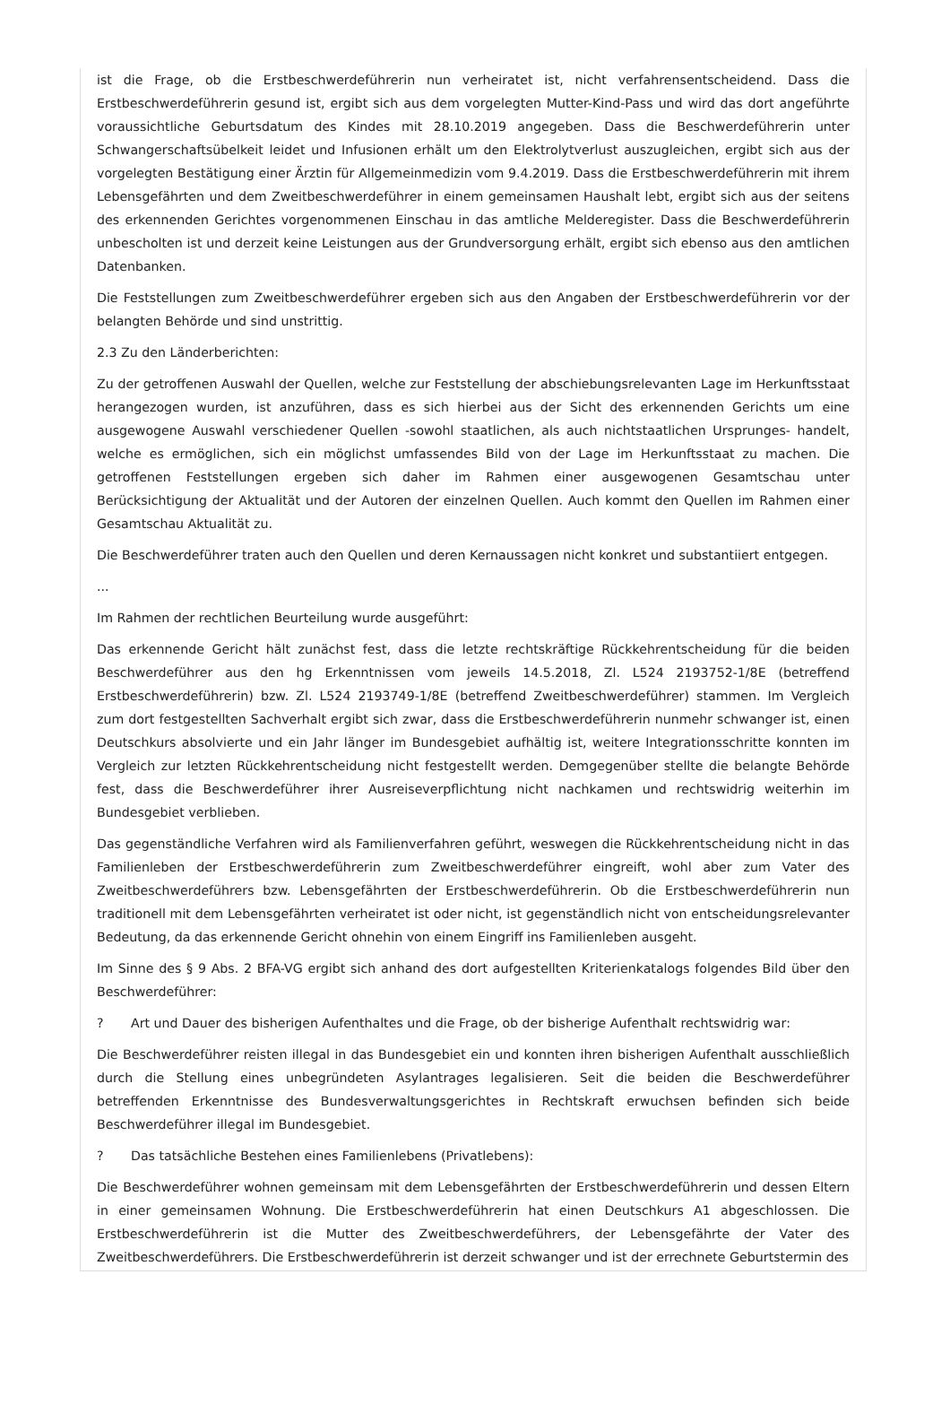ist die Frage, ob die Erstbeschwerdeführerin nun verheiratet ist, nicht verfahrensentscheidend. Dass die Erstbeschwerdeführerin gesund ist, ergibt sich aus dem vorgelegten Mutter-Kind-Pass und wird das dort angeführte voraussichtliche Geburtsdatum des Kindes mit 28.10.2019 angegeben. Dass die Beschwerdeführerin unter Schwangerschaftsübelkeit leidet und Infusionen erhält um den Elektrolytverlust auszugleichen, ergibt sich aus der vorgelegten Bestätigung einer Ärztin für Allgemeinmedizin vom 9.4.2019. Dass die Erstbeschwerdeführerin mit ihrem Lebensgefährten und dem Zweitbeschwerdeführer in einem gemeinsamen Haushalt lebt, ergibt sich aus der seitens des erkennenden Gerichtes vorgenommenen Einschau in das amtliche Melderegister. Dass die Beschwerdeführerin unbescholten ist und derzeit keine Leistungen aus der Grundversorgung erhält, ergibt sich ebenso aus den amtlichen Datenbanken.
Die Feststellungen zum Zweitbeschwerdeführer ergeben sich aus den Angaben der Erstbeschwerdeführerin vor der belangten Behörde und sind unstrittig.
2.3 Zu den Länderberichten:
Zu der getroffenen Auswahl der Quellen, welche zur Feststellung der abschiebungsrelevanten Lage im Herkunftsstaat herangezogen wurden, ist anzuführen, dass es sich hierbei aus der Sicht des erkennenden Gerichts um eine ausgewogene Auswahl verschiedener Quellen -sowohl staatlichen, als auch nichtstaatlichen Ursprunges- handelt, welche es ermöglichen, sich ein möglichst umfassendes Bild von der Lage im Herkunftsstaat zu machen. Die getroffenen Feststellungen ergeben sich daher im Rahmen einer ausgewogenen Gesamtschau unter Berücksichtigung der Aktualität und der Autoren der einzelnen Quellen. Auch kommt den Quellen im Rahmen einer Gesamtschau Aktualität zu.
Die Beschwerdeführer traten auch den Quellen und deren Kernaussagen nicht konkret und substantiiert entgegen.
...
Im Rahmen der rechtlichen Beurteilung wurde ausgeführt:
Das erkennende Gericht hält zunächst fest, dass die letzte rechtskräftige Rückkehrentscheidung für die beiden Beschwerdeführer aus den hg Erkenntnissen vom jeweils 14.5.2018, Zl. L524 2193752-1/8E (betreffend Erstbeschwerdeführerin) bzw. Zl. L524 2193749-1/8E (betreffend Zweitbeschwerdeführer) stammen. Im Vergleich zum dort festgestellten Sachverhalt ergibt sich zwar, dass die Erstbeschwerdeführerin nunmehr schwanger ist, einen Deutschkurs absolvierte und ein Jahr länger im Bundesgebiet aufhältig ist, weitere Integrationsschritte konnten im Vergleich zur letzten Rückkehrentscheidung nicht festgestellt werden. Demgegenüber stellte die belangte Behörde fest, dass die Beschwerdeführer ihrer Ausreiseverpflichtung nicht nachkamen und rechtswidrig weiterhin im Bundesgebiet verblieben.
Das gegenständliche Verfahren wird als Familienverfahren geführt, weswegen die Rückkehrentscheidung nicht in das Familienleben der Erstbeschwerdeführerin zum Zweitbeschwerdeführer eingreift, wohl aber zum Vater des Zweitbeschwerdeführers bzw. Lebensgefährten der Erstbeschwerdeführerin. Ob die Erstbeschwerdeführerin nun traditionell mit dem Lebensgefährten verheiratet ist oder nicht, ist gegenständlich nicht von entscheidungsrelevanter Bedeutung, da das erkennende Gericht ohnehin von einem Eingriff ins Familienleben ausgeht.
Im Sinne des § 9 Abs. 2 BFA-VG ergibt sich anhand des dort aufgestellten Kriterienkatalogs folgendes Bild über den Beschwerdeführer:
? Art und Dauer des bisherigen Aufenthaltes und die Frage, ob der bisherige Aufenthalt rechtswidrig war:
Die Beschwerdeführer reisten illegal in das Bundesgebiet ein und konnten ihren bisherigen Aufenthalt ausschließlich durch die Stellung eines unbegründeten Asylantrages legalisieren. Seit die beiden die Beschwerdeführer betreffenden Erkenntnisse des Bundesverwaltungsgerichtes in Rechtskraft erwuchsen befinden sich beide Beschwerdeführer illegal im Bundesgebiet.
? Das tatsächliche Bestehen eines Familienlebens (Privatlebens):
Die Beschwerdeführer wohnen gemeinsam mit dem Lebensgefährten der Erstbeschwerdeführerin und dessen Eltern in einer gemeinsamen Wohnung. Die Erstbeschwerdeführerin hat einen Deutschkurs A1 abgeschlossen. Die Erstbeschwerdeführerin ist die Mutter des Zweitbeschwerdeführers, der Lebensgefährte der Vater des Zweitbeschwerdeführers. Die Erstbeschwerdeführerin ist derzeit schwanger und ist der errechnete Geburtstermin des